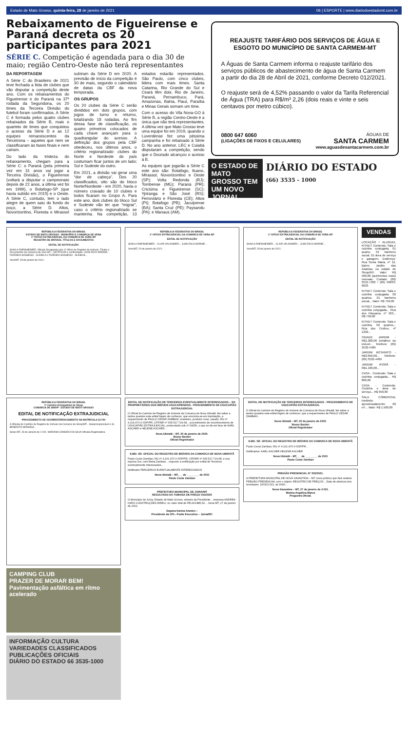Estado de Mato Grosso, quinta-feira, 28 de janeiro de 2021 06 | ESPORTE | www.diariodoestadomt.com.br
Rebaixamento de Figueirense e Paraná decreta os 20 participantes para 2021
SÉRIE C. Competição é agendada para o dia 30 de maio; região Centro-Oeste não terá representantes
DA REPORTAGEM
A Série C do Brasileiro de 2021 teve fechada a lista de clubes que vão disputar a competição deste ano. Com os rebaixamentos do Figueirense e do Paraná na 37ª rodada da Segundona, os 20 times da Terceira Divisão do futebol foram confirmados. A Série C é formada pelos quatro clubes rebaixados da Série B, mais o quarteto de times que conquistou o acesso da Série D e as 12 equipes remanescentes da Terceirona – aqueles que nem se classificaram às fases finais e nem caíram.
Do lado da tristeza do rebaixamento, chegam para a Série C: o Paraná (pela primeira vez em 31 anos vai jogar a Terceira Divisão), o Figueirense (voltará a disputar o campeonato depois de 22 anos, a última vez foi em 1999), o Botafogo-SP (que havia subido em 2015) e o Oeste. A Série C, contudo, tem o lado alegre de quem saiu do fundo do poço, a Série D. Altos, Novorizontino, Floresta e Mirassol subiram da Série D em 2020. A previsão de início da competição é 30 de maio, segundo o calendário de datas da CBF da nova temporada.
OS GRUPOS
Os 20 clubes da Série C serão divididos em dois grupos, com jogos de turno e returno, totalizando 18 rodadas. Ao fim dessa fase de classificação, os quatro primeiros colocados de cada chave avançam para o quadrangular do acesso. A definição dos grupos pela CBF obedeceu, nos últimos anos, o critério regionalizado: clubes do Norte e Nordeste do país costumam ficar juntos de um lado; Sul e Sudeste do outro.
Em 2021, a divisão vai gerar uma “dor de cabeça”. Dos 20 classificados, oito são do bloco Norte/Nordeste - em 2020, havia o número cravado de 10 clubes e todos ficaram no Grupo A. Para este ano, dois clubes do bloco Sul e Sudeste vão ter que “migrar”, caso o critério regionalizado se mantenha. Na competição, 13 estados estarão representados. São Paulo, com cinco clubes, lidera com mais times. Santa Catarina, Rio Grande do Sul e Ceará têm dois. Rio de Janeiro, Paraná, Pernambuco, Pará, Amazonas, Bahia, Piauí, Paraíba e Minas Gerais somam um time.
Com o acesso do Vila Nova-GO à Série B, a região Centro-Oeste é a única que não terá representantes. A última vez que Mato Grosso teve uma equipe foi em 2019, quando o Luverdense fez uma péssima campanha e foi rebaixado à Série D. No ano anterior, LEC e Cuiabá disputaram a competição, sendo que o Dourado alcançou o acesso à B.
As equipes que jogarão a Série C este ano são: Botafogo, Ituano, Mirassol, Novorizontino e Oeste (SP); Volta Redonda (RJ); Tombense (MG); Paraná (PR); Criciúma e Figueirense (SC); Ypiranga e São José (RS); Ferroviário e Floresta (CE); Altos (PI); Botafogo (PB); Jacuipense (BA); Santa Cruz (PE); Paysandu (PA); e Manaus (AM).
REAJUSTE TARIFÁRIO DOS SERVIÇOS DE ÁGUA E ESGOTO DO MUNICÍPIO DE SANTA CARMEM-MT
A Águas de Santa Carmem informa o reajuste tarifário dos serviços públicos de abastecimento de água de Santa Carmem a partir do dia 28 de Abril de 2021, conforme Decreto 012/2021.
O reajuste será de 4,52% passando o valor da Tarifa Referencial de Água (TRA) para R$/m³ 2,26 (dois reais e vinte e seis centavos por metro cúbico).
0800 647 6060
(LIGAÇÕES DE FIXOS E CELULARES)
ÁGUAS DE
SANTA CARMEM
www.aguasdesantacarmem.com.br
O ESTADO DE MATO GROSSO TEM UM NOVO JORNAL
DIÁRIO DO ESTADO
(66) 3535 - 1000
REPÚBLICA FEDERATIVA DO BRASIL
ESTADO DE MATO GROSSO - MUNICÍPIO E COMARCA DE VERA
1º OFÍCIO EXTRAJUDICIAL DA COMARCA DE VERA-MT
REGISTRO DE IMÓVEIS, TÍTULOS E DOCUMENTOS
EDITAL DE NOTIFICAÇÃO
SHAILA RHEINHEIMER, Oficiala Designada pelo 1º Ofício de Registro de Imóveis, Títulos e Documentos da Comarca de Vera-MT... NOTIFICAR o confrontante: JUAN RICO MARINE... FAZENDA SOSSEGO - GLEBA A e FAZENDA SOSSEGO - GLEBA B...
Vera/MT, 28 de janeiro de 2021.
REPÚBLICA FEDERATIVA DO BRASIL
1º Cartório Extrajudicial de Sinop
COMARCA DE SINOP - ESTADO DE MATO GROSSO
EDITAL DE NOTIFICAÇÃO EXTRAJUDICIAL
PROCEDIMENTO DE GEORREFERENCIAMENTO NA MATRÍCULA 23.744
A Oficiala do Cartório de Registro de Imóveis da Comarca de Sinop/MT... titular/responsável o Sr. BENEDITO MIRANDA...
Sinop-MT, 26 de Janeiro de 2.021. MARIANA CÂNDIDO DA SILVA Oficiala Registradora
CAMPING CLUB
PRAZER DE MORAR BEM!
Pavimentação asfáltica em ritmo acelerado
INFORMAÇÃO CULTURA VARIEDADES CLASSIFICADOS PUBLICAÇÕES OFICIAIS
DIÁRIO DO ESTADO 66 3535-1000
REPÚBLICA FEDERATIVA DO BRASIL
1º OFÍCIO EXTRAJUDICIAL DA COMARCA DE VERA-MT
EDITAL DE NOTIFICAÇÃO
SHAILA RHEINHEIMER... CLAIR VALDAMERI... JUAN RICO MARINE...
Vera/MT, 20 de janeiro de 2021.
EDITAL DE NOTIFICAÇÃO DE TERCEIROS EVENTUALMENTE INTERESSADOS – EX-PROPRIETÁRIOS DOS IMÓVEIS USUCAPIENDOS - PROCEDIMENTO DE USUCAPIÃO EXTRAJUDICIAL
O Oficial do Cartório de Registro de Imóveis da Comarca de Nova Ubiratã, faz saber a tantos quantos este edital hajam de conhecer, que encontra-se em tramitação, a requerimento de PAULO CEZAR ZAMBAN, brasileiro, produtor rural, casado, RG nº 4.101.970 0-SSP/PR, CPF/MF nº 605.517.719-68... procedimento de reconhecimento de USUCAPIÃO EXTRAJUDICIAL, protocolado sob nº 24050, o que se dá em face de KARL ASCHER e HELENE ASCHER...
Nova Ubiratã – MT, 20 de janeiro de 2020.
Bruno Becker
Oficial Registrador
ILMO. SR. OFICIAL DO REGISTRO DE IMÓVEIS DA COMARCA DE NOVA UBIRATÃ
Paulo Cezar Zamban, RG nº 4.101.970 0-SSP/PR, CPF/MF nº 605.517.719-68, e sua esposa Sra. Leni Maria Zamban... requerer a notificação por edital de Terceiros eventualmente interessados...
Notificado:TERCEIROS EVENTUALMENTE INTERESSADOS
Nova Ubiratã – MT, __ de ________ de 2021
Paulo Cezar Zamban
PREFEITURA MUNICIPAL DE JUINA/MT
RESULTADO DA TOMADA DE PREÇO 016/2020
O Município de Juína, Estado de Mato Grosso, através da Presidente... empresa ANDREA IORIS CONSTRUÇÕES EIRELI, no valor total de R$ 293.885,52... Juína-MT, 27 de janeiro de 2021.
Dayana Karina Arantes –
Presidente da CPL- Poder Executivo – Juína/MT.
REPÚBLICA FEDERATIVA DO BRASIL
1º OFÍCIO EXTRAJUDICIAL DA COMARCA DE VERA-MT
EDITAL DE NOTIFICAÇÃO
SHAILA RHEINHEIMER... CLAIR VALDAMERI... JUAN RICO MARINE...
Vera/MT, 28 de janeiro de 2021.
EDITAL DE NOTIFICAÇÃO DE TERCEIROS INTERESSADOS - PROCEDIMENTO DE USUCAPIÃO EXTRAJUDICIAL
O Oficial do Cartório de Registro de Imóveis da Comarca de Nova Ubiratã, faz saber a tantos quantos este edital hajam de conhecer, que a requerimento de PAULO CEZAR ZAMBAN...
Nova Ubiratã – MT, 20 de janeiro de 2020.
Bruno Becker
Oficial Registrador
ILMO. SR. OFICIAL DO REGISTRO DE IMÓVEIS DA COMARCA DE NOVA UBIRATÃ
Paulo Cezar Zamban, RG nº 4.101.970 0-SSP/PR...
Notificados: KARL ASCHER HELENE ASCHER
Nova Ubiratã – MT, __ de ________ de 2021
Paulo Cezar Zamban
PREGÃO PRESENCIAL Nº 002/2021.
A PREFEITURA MUNICIPAL DE NOVA XAVANTINA – MT, torna público que fará realizar PREGÃO PRESENCIAL com o objeto: REGISTRO DE PREÇOS... Data de abertura dos envelopes: 10/02/2.021, às 9h00...
Nova Xavantina – MT, 27 de janeiro de 2.021.
Marina Angélica Marca
Pregoeira Oficial.
VENDAS
LOCAÇÃO / ALUGUEL KITNET Contendo: Sala e cozinha conjugada, 01 quarto, 01 banheiro social, 01 área de serviço e garagem. Endereço: Rua Sonia Maria, nº 12, Bairro Jardim das Azaleias na cidade de Sinop/MT. Valor: R$ 500,00 (quinhentos reais) mensais. Contato: (66) 3531-7222 / (66) 99633-6623
KITNET Contendo: Sala e cozinha conjugada, 02 quartos, 01 banheiro social... Valor: R$ 750,00
KITNET Contendo: Sala e cozinha conjugada... Rua dos Pássaros, nº 323... R$ 750,00
KITNET Contendo: Sala e cozinha, 02 quartos... Rua dos Cedros, nº 1292...
CIDADE JARDIM - R$1.200,00 Detalhes do imóvel... Telefone: (66) 3532-4489
JARDIM BOTANICO - R$3.650,00... Telefone: (66) 3532-4489
JARDIM IPORÃ - R$1.100,00...
CASA - Contendo: Sala e cozinha conjugada... R$ 800,00
CASA - Contendo: Cozinha e área de serviço... R$ 950,00
SALA COMERCIAL medindo aproximadamente 60 m²... Valor: R$ 1.500,00